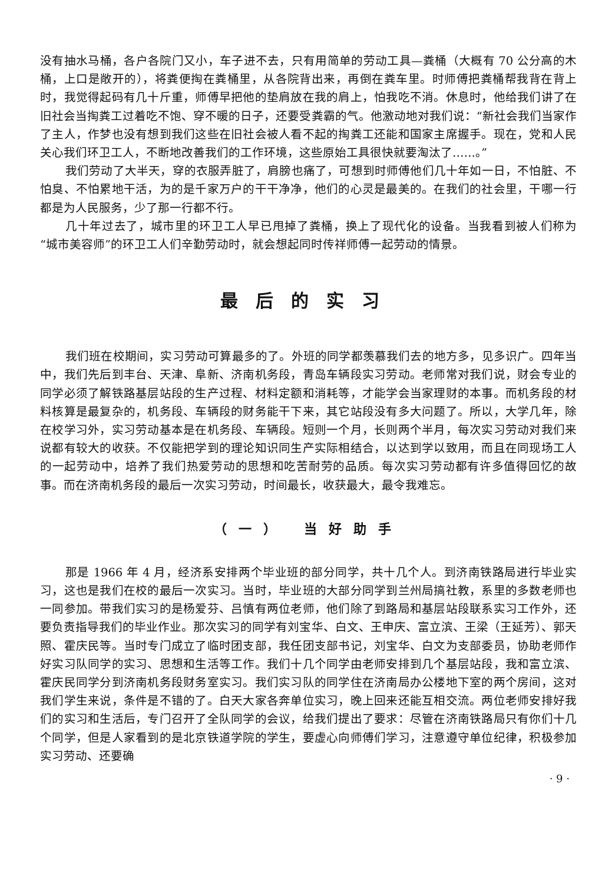没有抽水马桶，各户各院门又小，车子进不去，只有用简单的劳动工具—粪桶（大概有 70 公分高的木桶，上口是敞开的），将粪便掏在粪桶里，从各院背出来，再倒在粪车里。时师傅把粪桶帮我背在背上时，我觉得起码有几十斤重，师傅早把他的垫肩放在我的肩上，怕我吃不消。休息时，他给我们讲了在旧社会当掏粪工过着吃不饱、穿不暖的日子，还要受粪霸的气。他激动地对我们说：“新社会我们当家作了主人，作梦也没有想到我们这些在旧社会被人看不起的掏粪工还能和国家主席握手。现在，党和人民关心我们环卫工人，不断地改善我们的工作环境，这些原始工具很快就要淘汰了……。”
我们劳动了大半天，穿的衣服弄脏了，肩膀也痛了，可想到时师傅他们几十年如一日，不怕脏、不怕臭、不怕累地干活，为的是千家万户的干干净净，他们的心灵是最美的。在我们的社会里，干哪一行都是为人民服务，少了那一行都不行。
几十年过去了，城市里的环卫工人早已甩掉了粪桶，换上了现代化的设备。当我看到被人们称为“城市美容师”的环卫工人们辛勤劳动时，就会想起同时传祥师傅一起劳动的情景。
最后的实习
我们班在校期间，实习劳动可算最多的了。外班的同学都羡慕我们去的地方多，见多识广。四年当中，我们先后到丰台、天津、阜新、济南机务段，青岛车辆段实习劳动。老师常对我们说，财会专业的同学必须了解铁路基层站段的生产过程、材料定额和消耗等，才能学会当家理财的本事。而机务段的材料核算是最复杂的，机务段、车辆段的财务能干下来，其它站段没有多大问题了。所以，大学几年，除在校学习外，实习劳动基本是在机务段、车辆段。短则一个月，长则两个半月，每次实习劳动对我们来说都有较大的收获。不仅能把学到的理论知识同生产实际相结合，以达到学以致用，而且在同现场工人的一起劳动中，培养了我们热爱劳动的思想和吃苦耐劳的品质。每次实习劳动都有许多值得回忆的故事。而在济南机务段的最后一次实习劳动，时间最长，收获最大，最令我难忘。
（一） 当好助手
那是 1966 年 4 月，经济系安排两个毕业班的部分同学，共十几个人。到济南铁路局进行毕业实习，这也是我们在校的最后一次实习。当时，毕业班的大部分同学到兰州局搞社教，系里的多数老师也一同参加。带我们实习的是杨爱芬、吕慎有两位老师，他们除了到路局和基层站段联系实习工作外，还要负责指导我们的毕业作业。那次实习的同学有刘宝华、白文、王申庆、富立滨、王梁（王延芳）、郭天照、霍庆民等。当时专门成立了临时团支部，我任团支部书记，刘宝华、白文为支部委员，协助老师作好实习队同学的实习、思想和生活等工作。我们十几个同学由老师安排到几个基层站段，我和富立滨、霍庆民同学分到济南机务段财务室实习。我们实习队的同学住在济南局办公楼地下室的两个房间，这对我们学生来说，条件是不错的了。白天大家各奔单位实习，晚上回来还能互相交流。两位老师安排好我们的实习和生活后，专门召开了全队同学的会议，给我们提出了要求：尽管在济南铁路局只有你们十几个同学，但是人家看到的是北京铁道学院的学生，要虚心向师傅们学习，注意遵守单位纪律，积极参加实习劳动、还要确
· 9 ·